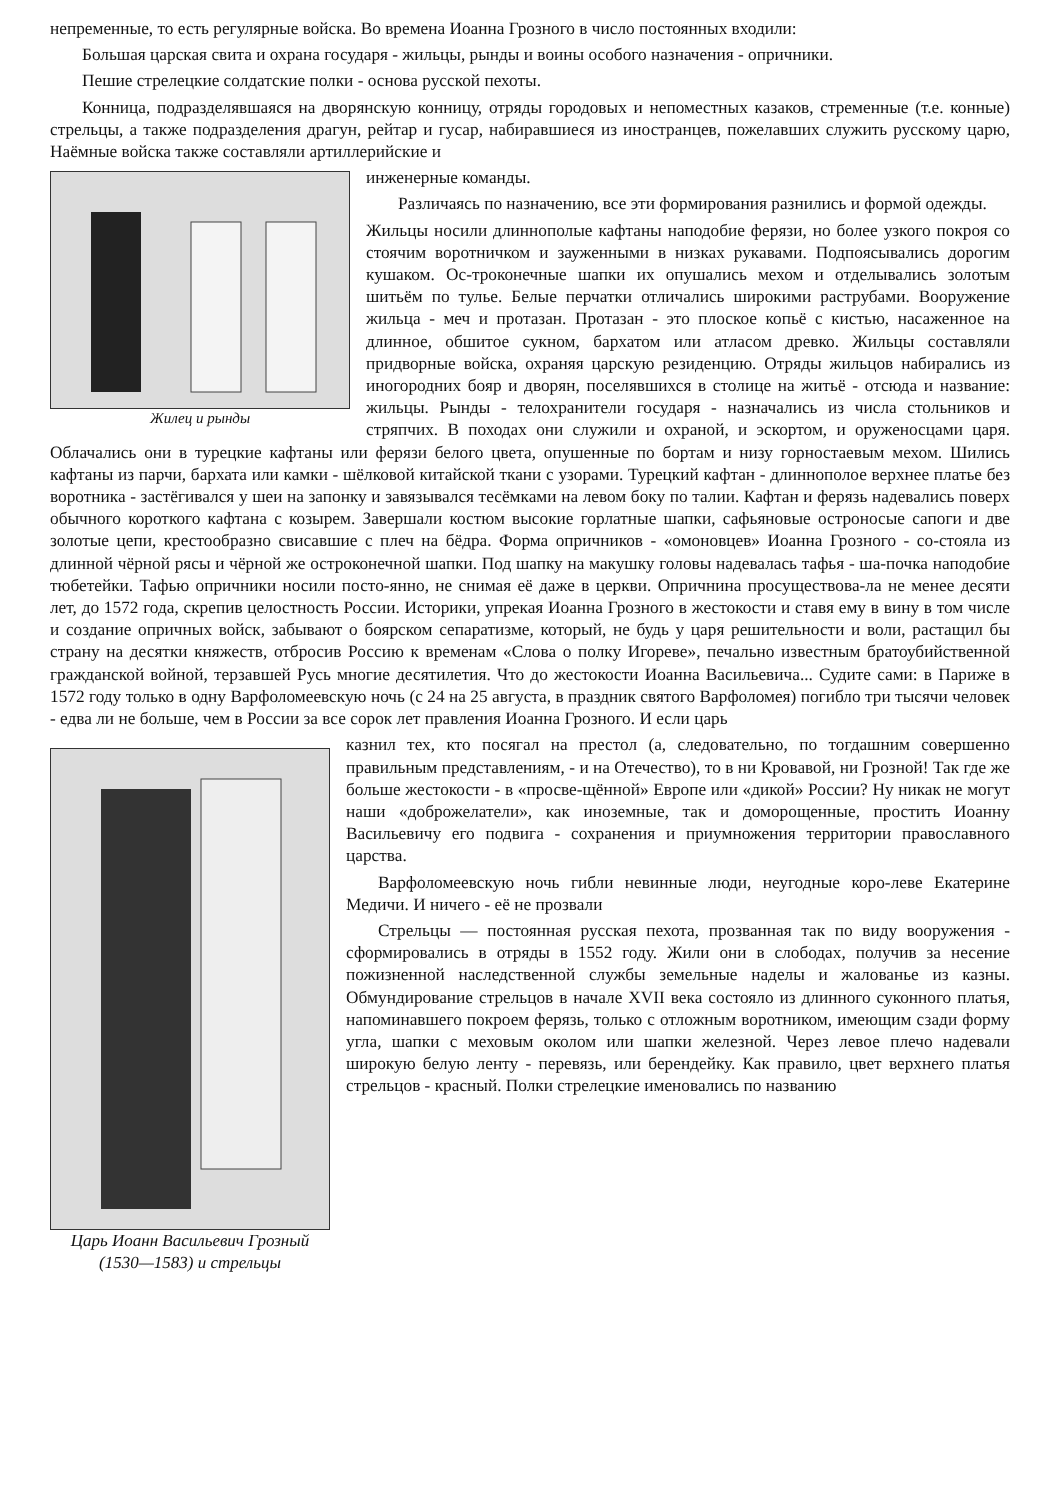непременные, то есть регулярные войска. Во времена Иоанна Грозного в число постоянных входили:
Большая царская свита и охрана государя - жильцы, рынды и воины особого назначения - опричники.
Пешие стрелецкие солдатские полки - основа русской пехоты.
Конница, подразделявшаяся на дворянскую конницу, отряды городовых и непоместных казаков, стременные (т.е. конные) стрельцы, а также подразделения драгун, рейтар и гусар, набиравшиеся из иностранцев, пожелавших служить русскому царю, Наёмные войска также составляли артиллерийские и
Жилец и рынды
инженерные команды.
Различаясь по назначению, все эти формирования разнились и формой одежды.
Жильцы носили длиннополые кафтаны наподобие ферязи, но более узкого покроя со стоячим воротничком и зауженными в низках рукавами. Подпоясывались дорогим кушаком. Ос-троконечные шапки их опушались мехом и отделывались золотым шитьём по тулье. Белые перчатки отличались широкими раструбами. Вооружение жильца - меч и протазан. Протазан - это плоское копьё с кистью, насаженное на длинное, обшитое сукном, бархатом или атласом древко. Жильцы составляли придворные войска, охраняя царскую резиденцию. Отряды жильцов набирались из иногородних бояр и дворян, поселявшихся в столице на житьё - отсюда и название: жильцы. Рынды - телохранители государя - назначались из числа стольников и стряпчих. В походах они служили и охраной, и эскортом, и оруженосцами царя. Облачались они в турецкие кафтаны или ферязи белого цвета, опушенные по бортам и низу горностаевым мехом. Шились кафтаны из парчи, бархата или камки - шёлковой китайской ткани с узорами. Турецкий кафтан - длиннополое верхнее платье без воротника - застёгивался у шеи на запонку и завязывался тесёмками на левом боку по талии. Кафтан и ферязь надевались поверх обычного короткого кафтана с козырем. Завершали костюм высокие горлатные шапки, сафьяновые остроносые сапоги и две золотые цепи, крестообразно свисавшие с плеч на бёдра. Форма опричников - «омоновцев» Иоанна Грозного - со-стояла из длинной чёрной рясы и чёрной же остроконечной шапки. Под шапку на макушку головы надевалась тафья - ша-почка наподобие тюбетейки. Тафью опричники носили посто-янно, не снимая её даже в церкви. Опричнина просуществова-ла не менее десяти лет, до 1572 года, скрепив целостность России. Историки, упрекая Иоанна Грозного в жестокости и ставя ему в вину в том числе и создание опричных войск, забывают о боярском сепаратизме, который, не будь у царя решительности и воли, растащил бы страну на десятки княжеств, отбросив Россию к временам «Слова о полку Игореве», печально известным братоубийственной гражданской войной, терзавшей Русь многие десятилетия. Что до жестокости Иоанна Васильевича... Судите сами: в Париже в 1572 году только в одну Варфоломеевскую ночь (с 24 на 25 августа, в праздник святого Варфоломея) погибло три тысячи человек - едва ли не больше, чем в России за все сорок лет правления Иоанна Грозного. И если царь
Царь Иоанн Васильевич Грозный
(1530—1583) и стрельцы
казнил тех, кто посягал на престол (а, следовательно, по тогдашним совершенно правильным представлениям, - и на Отечество), то в ни Кровавой, ни Грозной! Так где же больше жестокости - в «просве-щённой» Европе или «дикой» России? Ну никак не могут наши «доброжелатели», как иноземные, так и доморощенные, простить Иоанну Васильевичу его подвига - сохранения и приумножения территории православного царства.
Варфоломеевскую ночь гибли невинные люди, неугодные коро-леве Екатерине Медичи. И ничего - её не прозвали
Стрельцы — постоянная русская пехота, прозванная так по виду вооружения - сформировались в отряды в 1552 году. Жили они в слободах, получив за несение пожизненной наследственной службы земельные наделы и жалованье из казны. Обмундирование стрельцов в начале XVII века состояло из длинного суконного платья, напоминавшего покроем ферязь, только с отложным воротником, имеющим сзади форму угла, шапки с меховым околом или шапки железной. Через левое плечо надевали широкую белую ленту - перевязь, или берендейку. Как правило, цвет верхнего платья стрельцов - красный. Полки стрелецкие именовались по названию